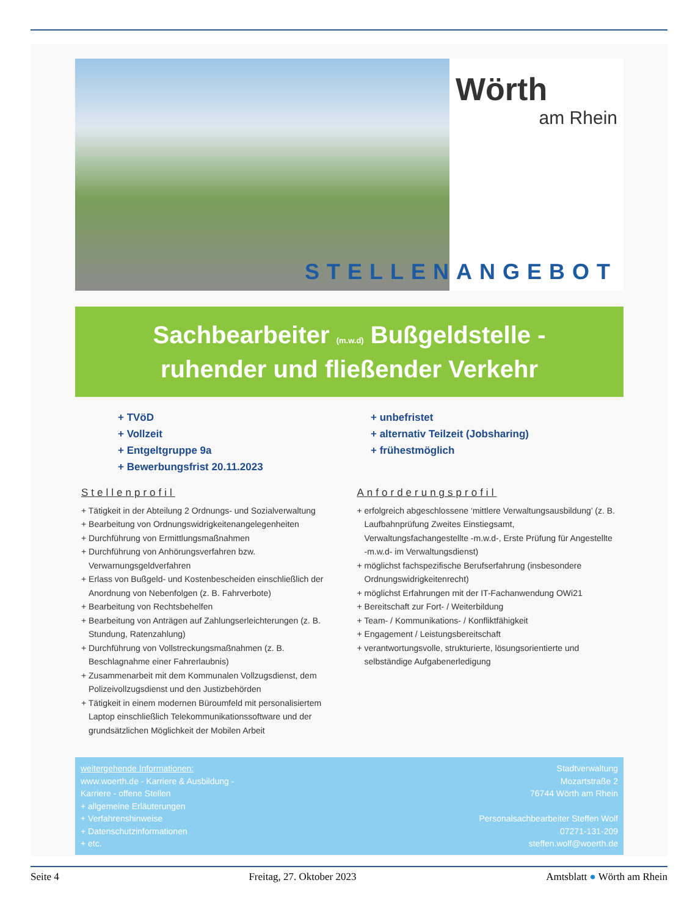Wörth
am Rhein
STELLENANGEBOT
Sachbearbeiter (m.w.d) Bußgeldstelle -
ruhender und fließender Verkehr
+ TVöD
+ Vollzeit
+ Entgeltgruppe 9a
+ Bewerbungsfrist 20.11.2023
+ unbefristet
+ alternativ Teilzeit (Jobsharing)
+ frühestmöglich
Stellenprofil
+ Tätigkeit in der Abteilung 2 Ordnungs- und Sozialverwaltung
+ Bearbeitung von Ordnungswidrigkeitenangelegenheiten
+ Durchführung von Ermittlungsmaßnahmen
+ Durchführung von Anhörungsverfahren bzw. Verwarnungsgeldverfahren
+ Erlass von Bußgeld- und Kostenbescheiden einschließlich der Anordnung von Nebenfolgen (z. B. Fahrverbote)
+ Bearbeitung von Rechtsbehelfen
+ Bearbeitung von Anträgen auf Zahlungserleichterungen (z. B. Stundung, Ratenzahlung)
+ Durchführung von Vollstreckungsmaßnahmen (z. B. Beschlagnahme einer Fahrerlaubnis)
+ Zusammenarbeit mit dem Kommunalen Vollzugsdienst, dem Polizeivollzugsdienst und den Justizbehörden
+ Tätigkeit in einem modernen Büroumfeld mit personalisiertem Laptop einschließlich Telekommunikationssoftware und der grundsätzlichen Möglichkeit der Mobilen Arbeit
Anforderungsprofil
+ erfolgreich abgeschlossene ‘mittlere Verwaltungsausbildung’ (z. B. Laufbahnprüfung Zweites Einstiegsamt, Verwaltungsfachangestellte -m.w.d-, Erste Prüfung für Angestellte -m.w.d- im Verwaltungsdienst)
+ möglichst fachspezifische Berufserfahrung (insbesondere Ordnungswidrigkeitenrecht)
+ möglichst Erfahrungen mit der IT-Fachanwendung OWi21
+ Bereitschaft zur Fort- / Weiterbildung
+ Team- / Kommunikations- / Konfliktfähigkeit
+ Engagement / Leistungsbereitschaft
+ verantwortungsvolle, strukturierte, lösungsorientierte und selbständige Aufgabenerledigung
weitergehende Informationen:
www.woerth.de - Karriere & Ausbildung -
Karriere - offene Stellen
+ allgemeine Erläuterungen
+ Verfahrenshinweise
+ Datenschutzinformationen
+ etc.
Stadtverwaltung
Mozartstraße 2
76744 Wörth am Rhein
Personalsachbearbeiter Steffen Wolf
07271-131-209
steffen.wolf@woerth.de
Seite 4 Freitag, 27. Oktober 2023 Amtsblatt ● Wörth am Rhein